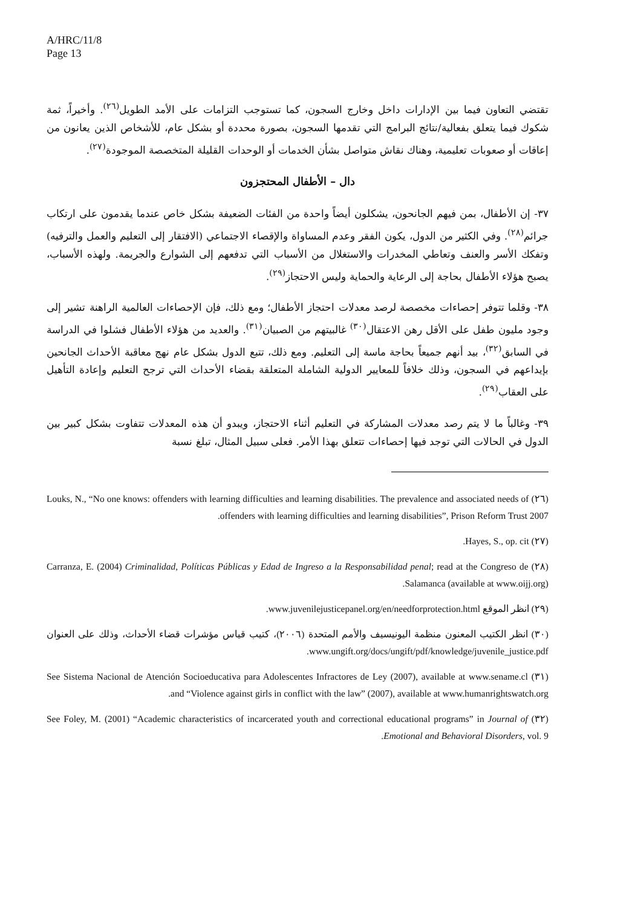A/HRC/11/8
Page 13
تقتضي التعاون فيما بين الإدارات داخل وخارج السجون، كما تستوجب التزامات على الأمد الطويل<sup>(٢٦)</sup>. وأخيراً، ثمة شكوك فيما يتعلق بفعالية/نتائج البرامج التي تقدمها السجون، بصورة محددة أو بشكل عام، للأشخاص الذين يعانون من إعاقات أو صعوبات تعليمية، وهناك نقاش متواصل بشأن الخدمات أو الوحدات القليلة المتخصصة الموجودة<sup>(٢٧)</sup>.
دال – الأطفال المحتجزون
٣٧- إن الأطفال، بمن فيهم الجانحون، يشكلون أيضاً واحدة من الفئات الضعيفة بشكل خاص عندما يقدمون على ارتكاب جرائم<sup>(٢٨)</sup>. وفي الكثير من الدول، يكون الفقر وعدم المساواة والإقصاء الاجتماعي (الافتقار إلى التعليم والعمل والترفيه) وتفكك الأسر والعنف وتعاطي المخدرات والاستغلال من الأسباب التي تدفعهم إلى الشوارع والجريمة. ولهذه الأسباب، يصبح هؤلاء الأطفال بحاجة إلى الرعاية والحماية وليس الاحتجاز<sup>(٢٩)</sup>.
٣٨- وقلما تتوفر إحصاءات مخصصة لرصد معدلات احتجاز الأطفال؛ ومع ذلك، فإن الإحصاءات العالمية الراهنة تشير إلى وجود مليون طفل على الأقل رهن الاعتقال<sup>(٣٠)</sup> غالبيتهم من الصبيان<sup>(٣١)</sup>. والعديد من هؤلاء الأطفال فشلوا في الدراسة في السابق<sup>(٣٢)</sup>، بيد أنهم جميعاً بحاجة ماسة إلى التعليم. ومع ذلك، تتبع الدول بشكل عام نهج معاقبة الأحداث الجانحين بإيداعهم في السجون، وذلك خلافاً للمعايير الدولية الشاملة المتعلقة بقضاء الأحداث التي ترجح التعليم وإعادة التأهيل على العقاب<sup>(٢٩)</sup>.
٣٩- وغالباً ما لا يتم رصد معدلات المشاركة في التعليم أثناء الاحتجاز، ويبدو أن هذه المعدلات تتفاوت بشكل كبير بين الدول في الحالات التي توجد فيها إحصاءات تتعلق بهذا الأمر. فعلى سبيل المثال، تبلغ نسبة
(٢٦) Louks, N., “No one knows: offenders with learning difficulties and learning disabilities. The prevalence and associated needs of offenders with learning difficulties and learning disabilities”, Prison Reform Trust 2007.
(٢٧) Hayes, S., op. cit.
(٢٨) Carranza, E. (2004) Criminalidad, Políticas Públicas y Edad de Ingreso a la Responsabilidad penal; read at the Congreso de Salamanca (available at www.oijj.org).
(٢٩) انظر الموقع www.juvenilejusticepanel.org/en/needforprotection.html.
(٣٠) انظر الكتيب المعنون منظمة اليونيسيف والأمم المتحدة (٢٠٠٦)، كتيب قياس مؤشرات قضاء الأحداث، وذلك على العنوان www.ungift.org/docs/ungift/pdf/knowledge/juvenile_justice.pdf.
(٣١) See Sistema Nacional de Atención Socioeducativa para Adolescentes Infractores de Ley (2007), available at www.sename.cl and “Violence against girls in conflict with the law” (2007), available at www.humanrightswatch.org.
(٣٢) See Foley, M. (2001) “Academic characteristics of incarcerated youth and correctional educational programs” in Journal of Emotional and Behavioral Disorders, vol. 9.